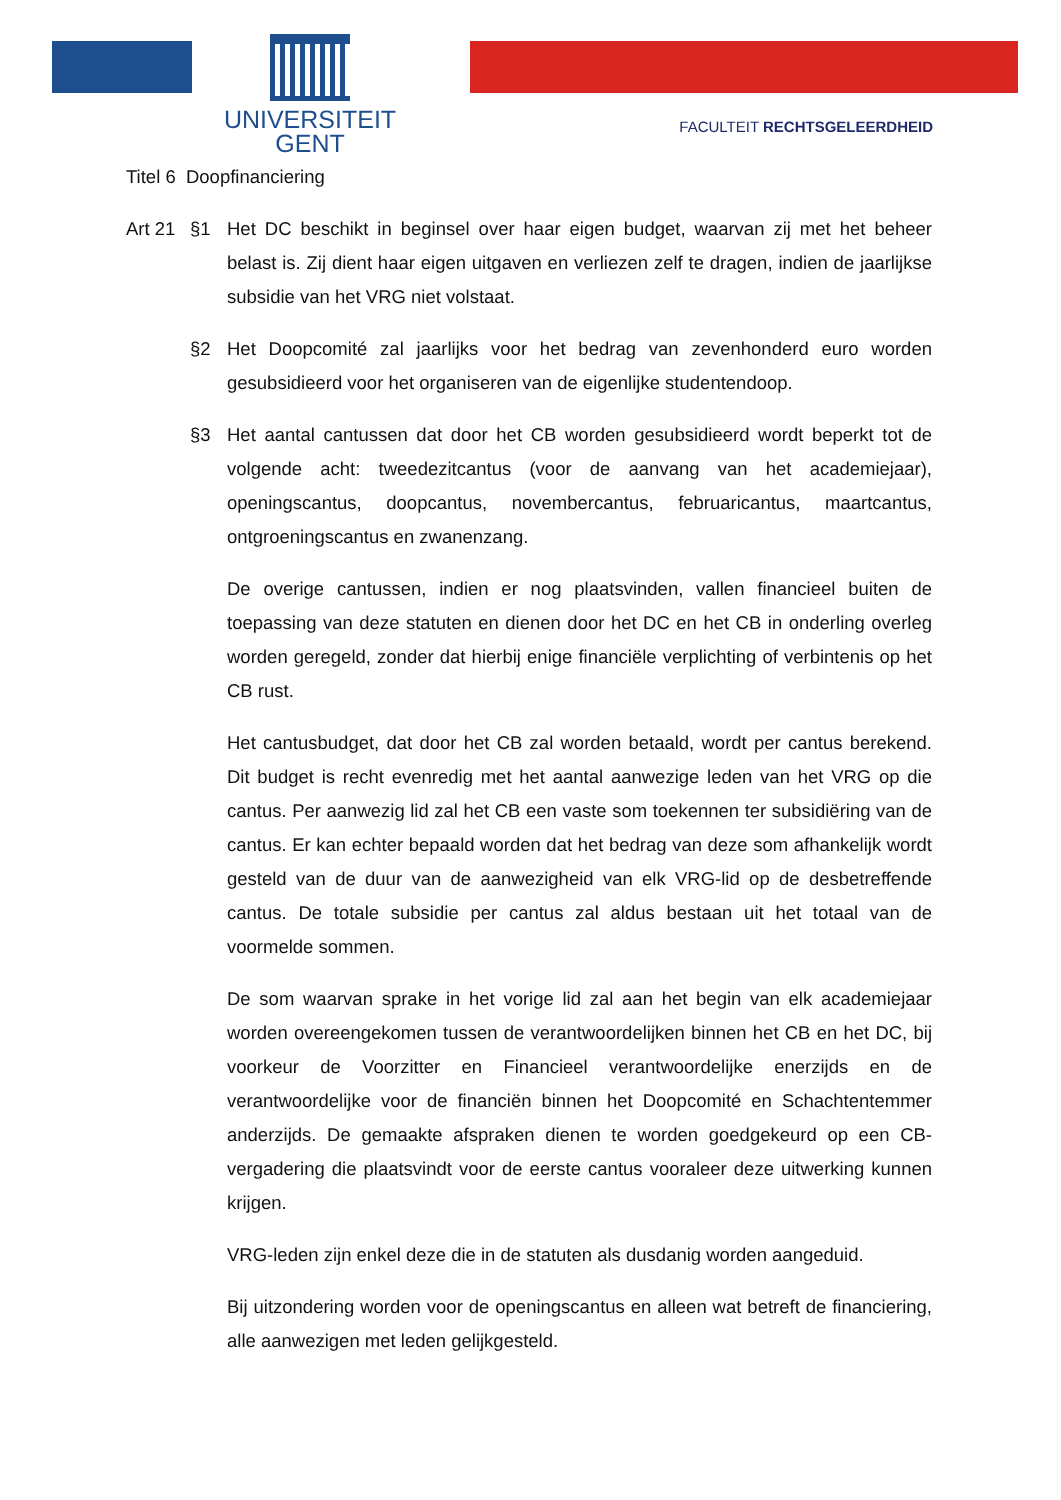UNIVERSITEIT
GENT
FACULTEIT RECHTSGELEERDHEID
Titel 6 Doopfinanciering
Art 21
§1 Het DC beschikt in beginsel over haar eigen budget, waarvan zij met het beheer belast is. Zij dient haar eigen uitgaven en verliezen zelf te dragen, indien de jaarlijkse subsidie van het VRG niet volstaat.
§2 Het Doopcomité zal jaarlijks voor het bedrag van zevenhonderd euro worden gesubsidieerd voor het organiseren van de eigenlijke studentendoop.
§3 Het aantal cantussen dat door het CB worden gesubsidieerd wordt beperkt tot de volgende acht: tweedezitcantus (voor de aanvang van het academiejaar), openingscantus, doopcantus, novembercantus, februaricantus, maartcantus, ontgroeningscantus en zwanenzang.
De overige cantussen, indien er nog plaatsvinden, vallen financieel buiten de toepassing van deze statuten en dienen door het DC en het CB in onderling overleg worden geregeld, zonder dat hierbij enige financiële verplichting of verbintenis op het CB rust.
Het cantusbudget, dat door het CB zal worden betaald, wordt per cantus berekend. Dit budget is recht evenredig met het aantal aanwezige leden van het VRG op die cantus. Per aanwezig lid zal het CB een vaste som toekennen ter subsidiëring van de cantus. Er kan echter bepaald worden dat het bedrag van deze som afhankelijk wordt gesteld van de duur van de aanwezigheid van elk VRG-lid op de desbetreffende cantus. De totale subsidie per cantus zal aldus bestaan uit het totaal van de voormelde sommen.
De som waarvan sprake in het vorige lid zal aan het begin van elk academiejaar worden overeengekomen tussen de verantwoordelijken binnen het CB en het DC, bij voorkeur de Voorzitter en Financieel verantwoordelijke enerzijds en de verantwoordelijke voor de financiën binnen het Doopcomité en Schachtentemmer anderzijds. De gemaakte afspraken dienen te worden goedgekeurd op een CB-vergadering die plaatsvindt voor de eerste cantus vooraleer deze uitwerking kunnen krijgen.
VRG-leden zijn enkel deze die in de statuten als dusdanig worden aangeduid.
Bij uitzondering worden voor de openingscantus en alleen wat betreft de financiering, alle aanwezigen met leden gelijkgesteld.